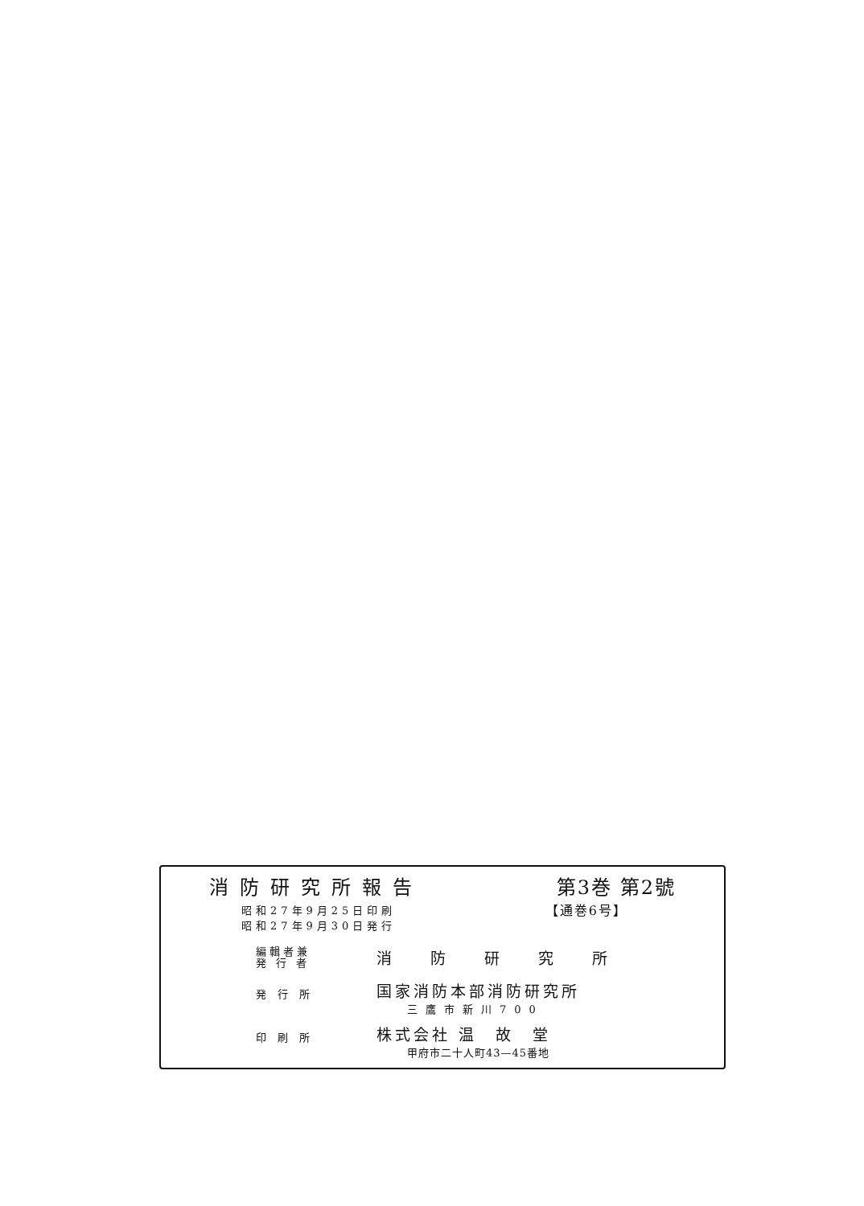消防研究所報告 第3巻 第2號
昭和27年9月25日印刷
昭和27年9月30日発行
【通巻6号】
| 編輯者兼 発 行 者 | 消防研究所 |
| 発行所 | 国家消防本部消防研究所 三鷹市新川700 |
| 印刷所 | 株式会社 温 故 堂 甲府市二十人町43—45番地 |